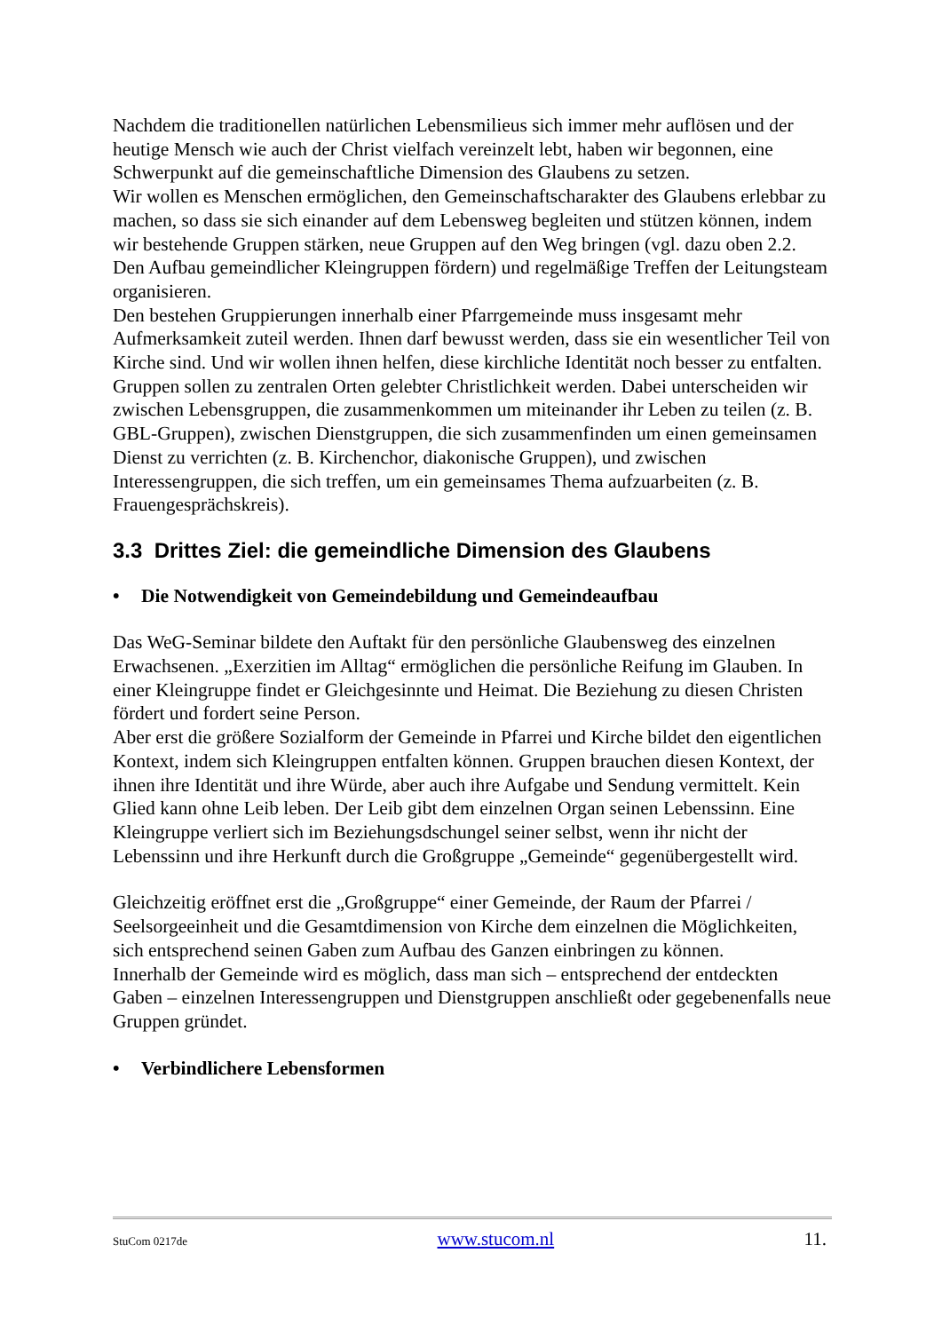Nachdem die traditionellen natürlichen Lebensmilieus sich immer mehr auflösen und der heutige Mensch wie auch der Christ vielfach vereinzelt lebt, haben wir begonnen, eine Schwerpunkt auf die gemeinschaftliche Dimension des Glaubens zu setzen.
Wir wollen es Menschen ermöglichen, den Gemeinschaftscharakter des Glaubens erlebbar zu machen, so dass sie sich einander auf dem Lebensweg begleiten und stützen können, indem wir bestehende Gruppen stärken, neue Gruppen auf den Weg bringen (vgl. dazu oben 2.2. Den Aufbau gemeindlicher Kleingruppen fördern) und regelmäßige Treffen der Leitungsteam organisieren.
Den bestehen Gruppierungen innerhalb einer Pfarrgemeinde muss insgesamt mehr Aufmerksamkeit zuteil werden. Ihnen darf bewusst werden, dass sie ein wesentlicher Teil von Kirche sind. Und wir wollen ihnen helfen, diese kirchliche Identität noch besser zu entfalten. Gruppen sollen zu zentralen Orten gelebter Christlichkeit werden. Dabei unterscheiden wir zwischen Lebensgruppen, die zusammenkommen um miteinander ihr Leben zu teilen (z. B. GBL-Gruppen), zwischen Dienstgruppen, die sich zusammenfinden um einen gemeinsamen Dienst zu verrichten (z. B. Kirchenchor, diakonische Gruppen), und zwischen Interessengruppen, die sich treffen, um ein gemeinsames Thema aufzuarbeiten (z. B. Frauengesprächskreis).
3.3 Drittes Ziel: die gemeindliche Dimension des Glaubens
• Die Notwendigkeit von Gemeindebildung und Gemeindeaufbau
Das WeG-Seminar bildete den Auftakt für den persönliche Glaubensweg des einzelnen Erwachsenen. „Exerzitien im Alltag“ ermöglichen die persönliche Reifung im Glauben. In einer Kleingruppe findet er Gleichgesinnte und Heimat. Die Beziehung zu diesen Christen fördert und fordert seine Person.
Aber erst die größere Sozialform der Gemeinde in Pfarrei und Kirche bildet den eigentlichen Kontext, indem sich Kleingruppen entfalten können. Gruppen brauchen diesen Kontext, der ihnen ihre Identität und ihre Würde, aber auch ihre Aufgabe und Sendung vermittelt. Kein Glied kann ohne Leib leben. Der Leib gibt dem einzelnen Organ seinen Lebenssinn. Eine Kleingruppe verliert sich im Beziehungsdschungel seiner selbst, wenn ihr nicht der Lebenssinn und ihre Herkunft durch die Großgruppe „Gemeinde“ gegenübergestellt wird.
Gleichzeitig eröffnet erst die „Großgruppe“ einer Gemeinde, der Raum der Pfarrei / Seelsorgeeinheit und die Gesamtdimension von Kirche dem einzelnen die Möglichkeiten, sich entsprechend seinen Gaben zum Aufbau des Ganzen einbringen zu können.
Innerhalb der Gemeinde wird es möglich, dass man sich – entsprechend der entdeckten Gaben – einzelnen Interessengruppen und Dienstgruppen anschließt oder gegebenenfalls neue Gruppen gründet.
• Verbindlichere Lebensformen
StuCom 0217de www.stucom.nl 11.